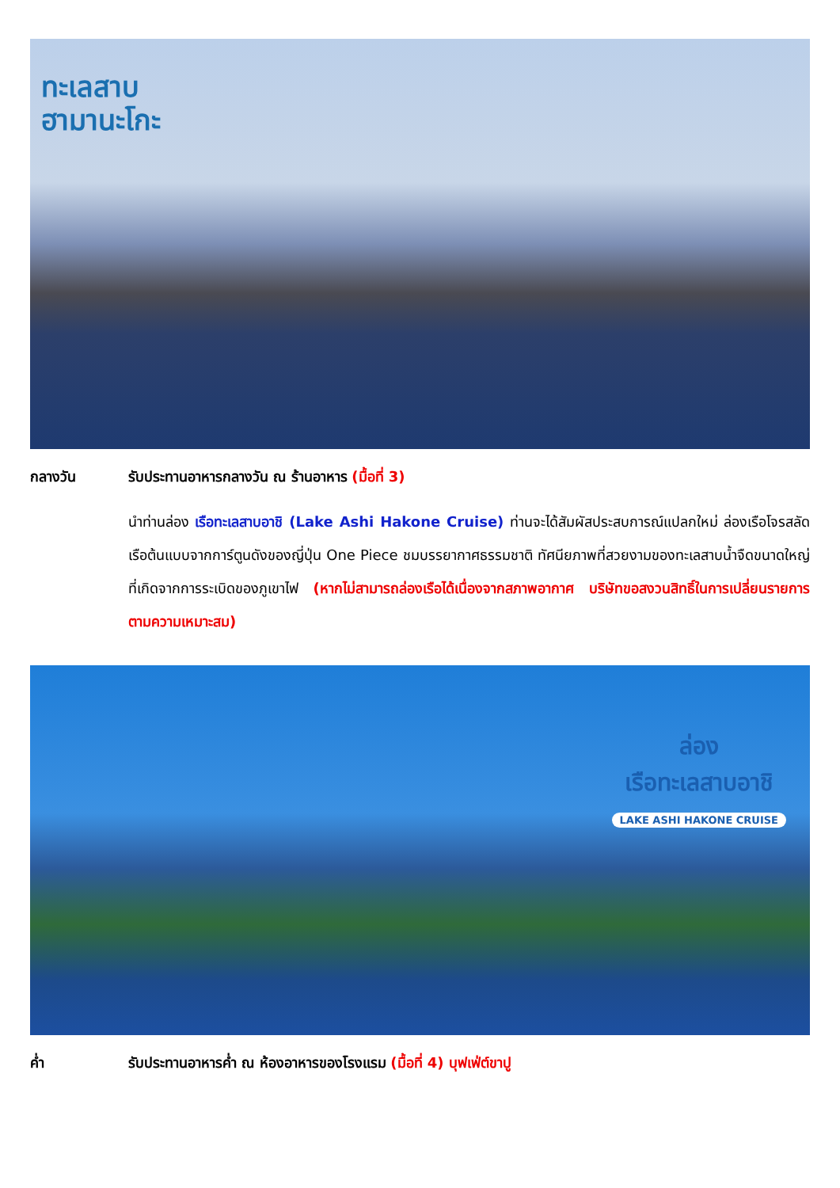ทะเลสาบ
ฮามานะโกะ
กลางวัน รับประทานอาหารกลางวัน ณ ร้านอาหาร (มื้อที่ 3)
นำท่านล่อง เรือทะเลสาบอาชิ (Lake Ashi Hakone Cruise) ท่านจะได้สัมผัสประสบการณ์แปลกใหม่ ล่องเรือโจรสลัดเรือต้นแบบจากการ์ตูนดังของญี่ปุ่น One Piece ชมบรรยากาศธรรมชาติ ทัศนียภาพที่สวยงามของทะเลสาบน้ำจืดขนาดใหญ่ที่เกิดจากการระเบิดของภูเขาไฟ (หากไม่สามารถล่องเรือได้เนื่องจากสภาพอากาศ บริษัทขอสงวนสิทธิ์ในการเปลี่ยนรายการตามความเหมาะสม)
ล่อง
เรือทะเลสาบอาชิ
LAKE ASHI HAKONE CRUISE
ค่ำ รับประทานอาหารค่ำ ณ ห้องอาหารของโรงแรม (มื้อที่ 4) บุฟเฟ่ต์ขาปู